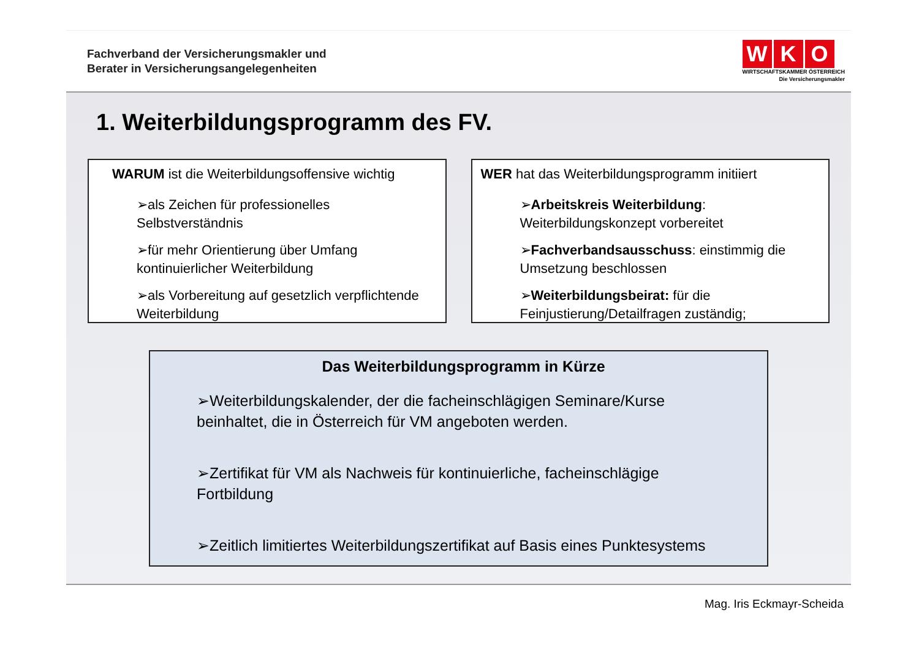Fachverband der Versicherungsmakler und
Berater in Versicherungsangelegenheiten
W K O
WIRTSCHAFTSKAMMER ÖSTERREICH
Die Versicherungsmakler
1. Weiterbildungsprogramm des FV.
WARUM ist die Weiterbildungsoffensive wichtig
➢als Zeichen für professionelles Selbstverständnis
➢für mehr Orientierung über Umfang kontinuierlicher Weiterbildung
➢als Vorbereitung auf gesetzlich verpflichtende Weiterbildung
WER hat das Weiterbildungsprogramm initiiert
➢Arbeitskreis Weiterbildung: Weiterbildungskonzept vorbereitet
➢Fachverbandsausschuss: einstimmig die Umsetzung beschlossen
➢Weiterbildungsbeirat: für die Feinjustierung/Detailfragen zuständig;
Das Weiterbildungsprogramm in Kürze
➢Weiterbildungskalender, der die facheinschlägigen Seminare/Kurse beinhaltet, die in Österreich für VM angeboten werden.
➢Zertifikat für VM als Nachweis für kontinuierliche, facheinschlägige Fortbildung
➢Zeitlich limitiertes Weiterbildungszertifikat auf Basis eines Punktesystems
Mag. Iris Eckmayr-Scheida